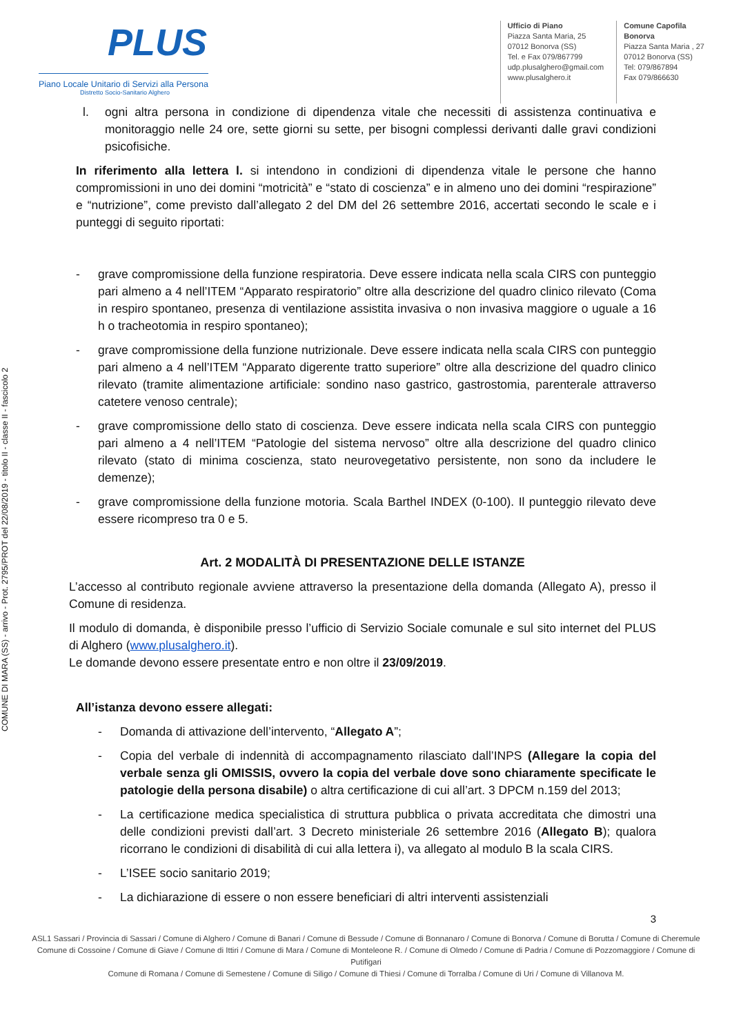COMUNE DI MARA (SS) - arrivo - Prot. 2795/PROT del 22/08/2019 - titolo II - classe II - fascicolo 2
PLUS
Piano Locale Unitario di Servizi alla Persona
Distretto Socio-Sanitario Alghero
Ufficio di Piano
Piazza Santa Maria, 25
07012 Bonorva (SS)
Tel. e Fax 079/867799
udp.plusalghero@gmail.com
www.plusalghero.it
Comune Capofila
Bonorva
Piazza Santa Maria , 27
07012 Bonorva (SS)
Tel: 079/867894
Fax 079/866630
l. ogni altra persona in condizione di dipendenza vitale che necessiti di assistenza continuativa e monitoraggio nelle 24 ore, sette giorni su sette, per bisogni complessi derivanti dalle gravi condizioni psicofisiche.
In riferimento alla lettera l. si intendono in condizioni di dipendenza vitale le persone che hanno compromissioni in uno dei domini “motricità” e “stato di coscienza” e in almeno uno dei domini “respirazione” e “nutrizione”, come previsto dall’allegato 2 del DM del 26 settembre 2016, accertati secondo le scale e i punteggi di seguito riportati:
- grave compromissione della funzione respiratoria. Deve essere indicata nella scala CIRS con punteggio pari almeno a 4 nell’ITEM “Apparato respiratorio” oltre alla descrizione del quadro clinico rilevato (Coma in respiro spontaneo, presenza di ventilazione assistita invasiva o non invasiva maggiore o uguale a 16 h o tracheotomia in respiro spontaneo);
- grave compromissione della funzione nutrizionale. Deve essere indicata nella scala CIRS con punteggio pari almeno a 4 nell’ITEM “Apparato digerente tratto superiore” oltre alla descrizione del quadro clinico rilevato (tramite alimentazione artificiale: sondino naso gastrico, gastrostomia, parenterale attraverso catetere venoso centrale);
- grave compromissione dello stato di coscienza. Deve essere indicata nella scala CIRS con punteggio pari almeno a 4 nell’ITEM “Patologie del sistema nervoso” oltre alla descrizione del quadro clinico rilevato (stato di minima coscienza, stato neurovegetativo persistente, non sono da includere le demenze);
- grave compromissione della funzione motoria. Scala Barthel INDEX (0-100). Il punteggio rilevato deve essere ricompreso tra 0 e 5.
Art. 2 MODALITÀ DI PRESENTAZIONE DELLE ISTANZE
L’accesso al contributo regionale avviene attraverso la presentazione della domanda (Allegato A), presso il Comune di residenza.
Il modulo di domanda, è disponibile presso l’ufficio di Servizio Sociale comunale e sul sito internet del PLUS di Alghero (www.plusalghero.it).
Le domande devono essere presentate entro e non oltre il 23/09/2019.
All’istanza devono essere allegati:
- Domanda di attivazione dell’intervento, “Allegato A”;
- Copia del verbale di indennità di accompagnamento rilasciato dall’INPS (Allegare la copia del verbale senza gli OMISSIS, ovvero la copia del verbale dove sono chiaramente specificate le patologie della persona disabile) o altra certificazione di cui all’art. 3 DPCM n.159 del 2013;
- La certificazione medica specialistica di struttura pubblica o privata accreditata che dimostri una delle condizioni previsti dall’art. 3 Decreto ministeriale 26 settembre 2016 (Allegato B); qualora ricorrano le condizioni di disabilità di cui alla lettera i), va allegato al modulo B la scala CIRS.
- L’ISEE socio sanitario 2019;
- La dichiarazione di essere o non essere beneficiari di altri interventi assistenziali
3
ASL1 Sassari / Provincia di Sassari / Comune di Alghero / Comune di Banari / Comune di Bessude / Comune di Bonnanaro / Comune di Bonorva / Comune di Borutta / Comune di Cheremule
Comune di Cossoine / Comune di Giave / Comune di Ittiri / Comune di Mara / Comune di Monteleone R. / Comune di Olmedo / Comune di Padria / Comune di Pozzomaggiore / Comune di Putifigari
Comune di Romana / Comune di Semestene / Comune di Siligo / Comune di Thiesi / Comune di Torralba / Comune di Uri / Comune di Villanova M.